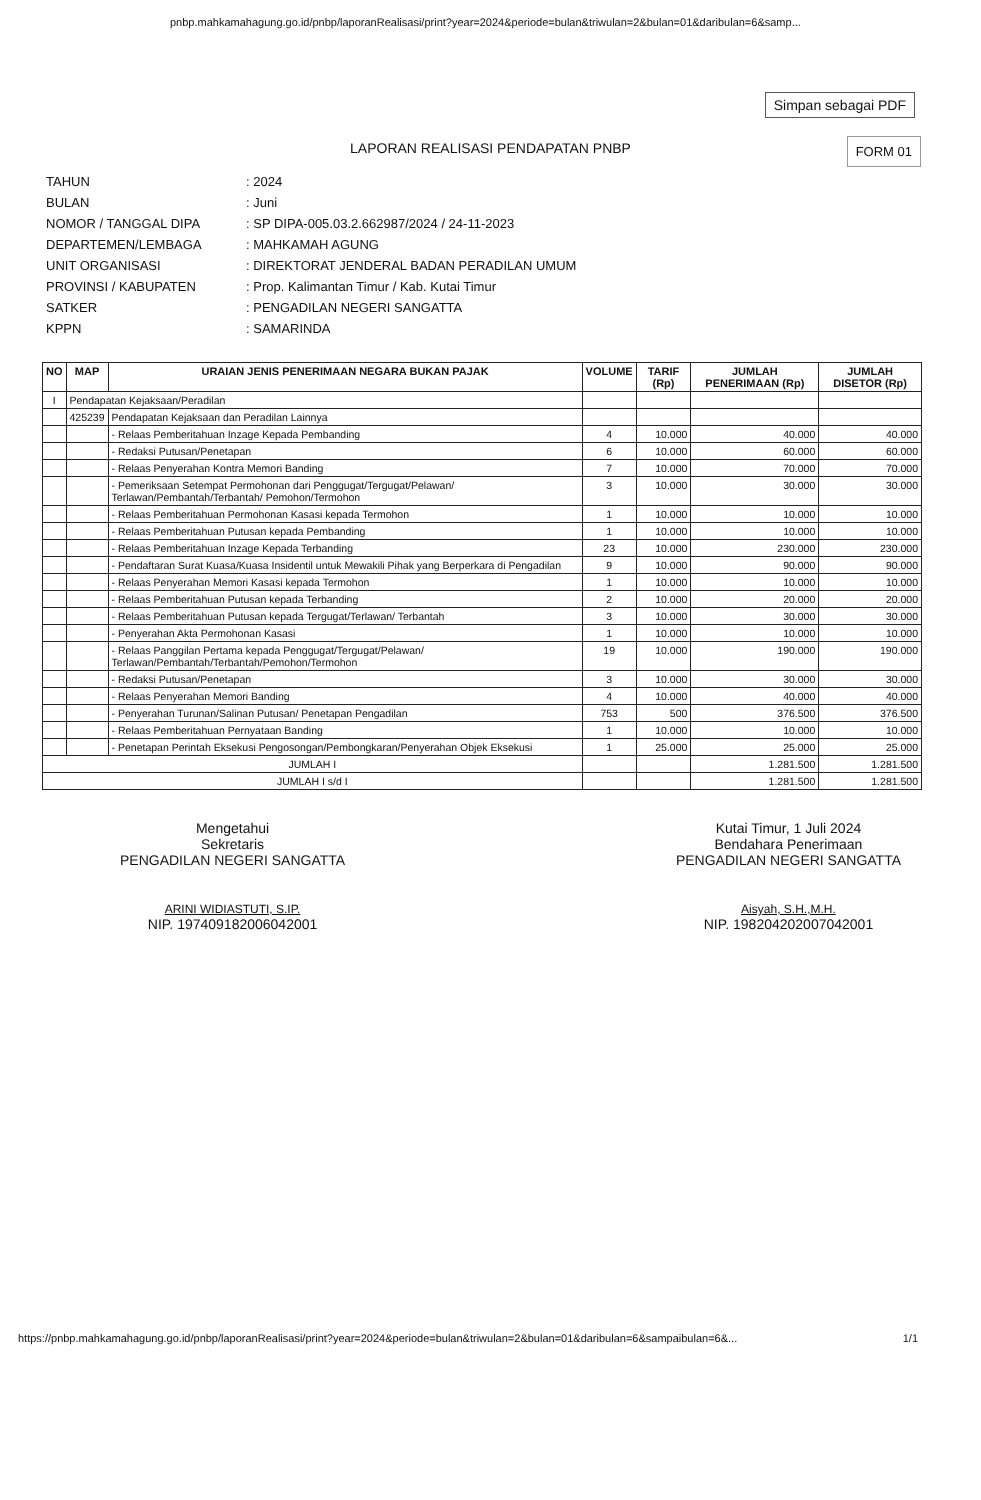pnbp.mahkamahagung.go.id/pnbp/laporanRealisasi/print?year=2024&periode=bulan&triwulan=2&bulan=01&daribulan=6&samp...
Simpan sebagai PDF
FORM 01
LAPORAN REALISASI PENDAPATAN PNBP
TAHUN: 2024
BULAN: Juni
NOMOR / TANGGAL DIPA: SP DIPA-005.03.2.662987/2024 / 24-11-2023
DEPARTEMEN/LEMBAGA: MAHKAMAH AGUNG
UNIT ORGANISASI: DIREKTORAT JENDERAL BADAN PERADILAN UMUM
PROVINSI / KABUPATEN: Prop. Kalimantan Timur / Kab. Kutai Timur
SATKER: PENGADILAN NEGERI SANGATTA
KPPN: SAMARINDA
| NO | MAP | URAIAN JENIS PENERIMAAN NEGARA BUKAN PAJAK | VOLUME | TARIF (Rp) | JUMLAH PENERIMAAN (Rp) | JUMLAH DISETOR (Rp) |
| --- | --- | --- | --- | --- | --- | --- |
| I | Pendapatan Kejaksaan/Peradilan | | | | | |
| | 425239 | Pendapatan Kejaksaan dan Peradilan Lainnya | | | | |
| | | - Relaas Pemberitahuan Inzage Kepada Pembanding | 4 | 10.000 | 40.000 | 40.000 |
| | | - Redaksi Putusan/Penetapan | 6 | 10.000 | 60.000 | 60.000 |
| | | - Relaas Penyerahan Kontra Memori Banding | 7 | 10.000 | 70.000 | 70.000 |
| | | - Pemeriksaan Setempat Permohonan dari Penggugat/Tergugat/Pelawan/ Terlawan/Pembantah/Terbantah/ Pemohon/Termohon | 3 | 10.000 | 30.000 | 30.000 |
| | | - Relaas Pemberitahuan Permohonan Kasasi kepada Termohon | 1 | 10.000 | 10.000 | 10.000 |
| | | - Relaas Pemberitahuan Putusan kepada Pembanding | 1 | 10.000 | 10.000 | 10.000 |
| | | - Relaas Pemberitahuan Inzage Kepada Terbanding | 23 | 10.000 | 230.000 | 230.000 |
| | | - Pendaftaran Surat Kuasa/Kuasa Insidentil untuk Mewakili Pihak yang Berperkara di Pengadilan | 9 | 10.000 | 90.000 | 90.000 |
| | | - Relaas Penyerahan Memori Kasasi kepada Termohon | 1 | 10.000 | 10.000 | 10.000 |
| | | - Relaas Pemberitahuan Putusan kepada Terbanding | 2 | 10.000 | 20.000 | 20.000 |
| | | - Relaas Pemberitahuan Putusan kepada Tergugat/Terlawan/ Terbantah | 3 | 10.000 | 30.000 | 30.000 |
| | | - Penyerahan Akta Permohonan Kasasi | 1 | 10.000 | 10.000 | 10.000 |
| | | - Relaas Panggilan Pertama kepada Penggugat/Tergugat/Pelawan/ Terlawan/Pembantah/Terbantah/Pemohon/Termohon | 19 | 10.000 | 190.000 | 190.000 |
| | | - Redaksi Putusan/Penetapan | 3 | 10.000 | 30.000 | 30.000 |
| | | - Relaas Penyerahan Memori Banding | 4 | 10.000 | 40.000 | 40.000 |
| | | - Penyerahan Turunan/Salinan Putusan/ Penetapan Pengadilan | 753 | 500 | 376.500 | 376.500 |
| | | - Relaas Pemberitahuan Pernyataan Banding | 1 | 10.000 | 10.000 | 10.000 |
| | | - Penetapan Perintah Eksekusi Pengosongan/Pembongkaran/Penyerahan Objek Eksekusi | 1 | 25.000 | 25.000 | 25.000 |
| JUMLAH I | | | | | 1.281.500 | 1.281.500 |
| JUMLAH I s/d I | | | | | 1.281.500 | 1.281.500 |
Mengetahui
Sekretaris
PENGADILAN NEGERI SANGATTA
ARINI WIDIASTUTI, S.IP.
NIP. 197409182006042001
Kutai Timur, 1 Juli 2024
Bendahara Penerimaan
PENGADILAN NEGERI SANGATTA
Aisyah, S.H.,M.H.
NIP. 198204202007042001
https://pnbp.mahkamahagung.go.id/pnbp/laporanRealisasi/print?year=2024&periode=bulan&triwulan=2&bulan=01&daribulan=6&sampaibulan=6&... 1/1